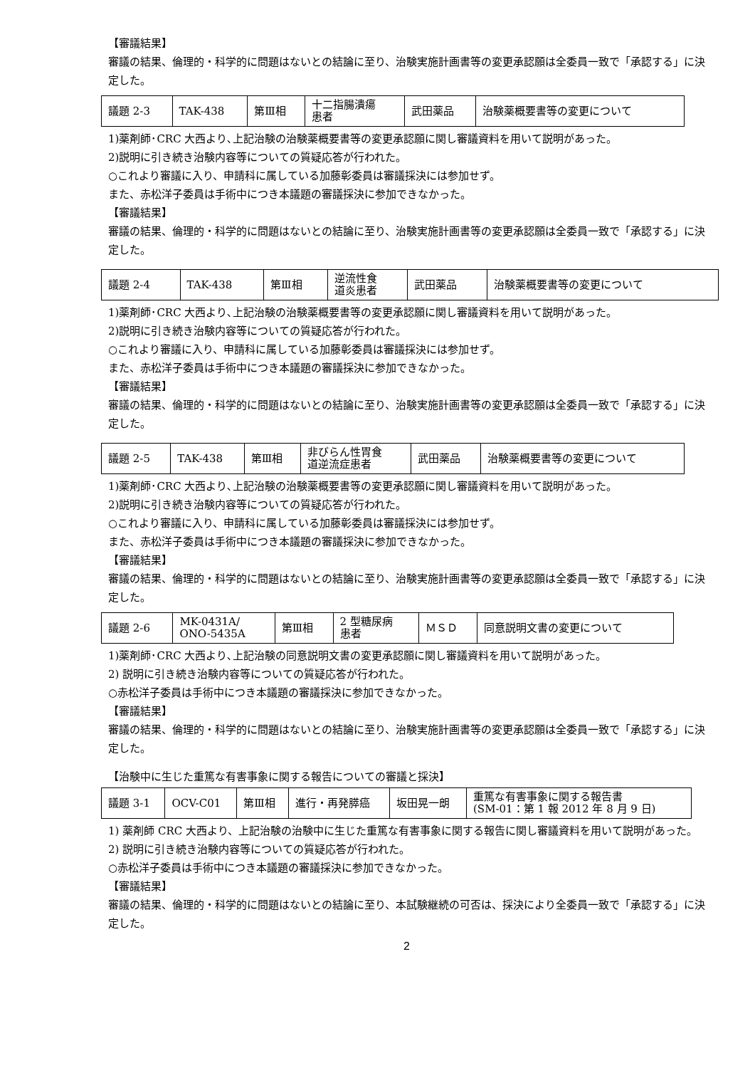【審議結果】
審議の結果、倫理的・科学的に問題はないとの結論に至り、治験実施計画書等の変更承認願は全委員一致で「承認する」に決定した。
| 議題 2-3 | TAK-438 | 第Ⅲ相 | 十二指腸潰瘍 患者 | 武田薬品 | 治験薬概要書等の変更について |
1)薬剤師･CRC 大西より､上記治験の治験薬概要書等の変更承認願に関し審議資料を用いて説明があった。
2)説明に引き続き治験内容等についての質疑応答が行われた。
○これより審議に入り、申請科に属している加藤彰委員は審議採決には参加せず。
また、赤松洋子委員は手術中につき本議題の審議採決に参加できなかった。
【審議結果】
審議の結果、倫理的・科学的に問題はないとの結論に至り、治験実施計画書等の変更承認願は全委員一致で「承認する」に決定した。
| 議題 2-4 | TAK-438 | 第Ⅲ相 | 逆流性食 道炎患者 | 武田薬品 | 治験薬概要書等の変更について |
1)薬剤師･CRC 大西より､上記治験の治験薬概要書等の変更承認願に関し審議資料を用いて説明があった。
2)説明に引き続き治験内容等についての質疑応答が行われた。
○これより審議に入り、申請科に属している加藤彰委員は審議採決には参加せず。
また、赤松洋子委員は手術中につき本議題の審議採決に参加できなかった。
【審議結果】
審議の結果、倫理的・科学的に問題はないとの結論に至り、治験実施計画書等の変更承認願は全委員一致で「承認する」に決定した。
| 議題 2-5 | TAK-438 | 第Ⅲ相 | 非びらん性胃食 道逆流症患者 | 武田薬品 | 治験薬概要書等の変更について |
1)薬剤師･CRC 大西より､上記治験の治験薬概要書等の変更承認願に関し審議資料を用いて説明があった。
2)説明に引き続き治験内容等についての質疑応答が行われた。
○これより審議に入り、申請科に属している加藤彰委員は審議採決には参加せず。
また、赤松洋子委員は手術中につき本議題の審議採決に参加できなかった。
【審議結果】
審議の結果、倫理的・科学的に問題はないとの結論に至り、治験実施計画書等の変更承認願は全委員一致で「承認する」に決定した。
| 議題 2-6 | MK-0431A/ ONO-5435A | 第Ⅲ相 | 2 型糖尿病 患者 | ＭＳＤ | 同意説明文書の変更について |
1)薬剤師･CRC 大西より､上記治験の同意説明文書の変更承認願に関し審議資料を用いて説明があった。
2) 説明に引き続き治験内容等についての質疑応答が行われた。
○赤松洋子委員は手術中につき本議題の審議採決に参加できなかった。
【審議結果】
審議の結果、倫理的・科学的に問題はないとの結論に至り、治験実施計画書等の変更承認願は全委員一致で「承認する」に決定した。
【治験中に生じた重篤な有害事象に関する報告についての審議と採決】
| 議題 3-1 | OCV-C01 | 第Ⅲ相 | 進行・再発膵癌 | 坂田晃一朗 | 重篤な有害事象に関する報告書 (SM-01：第 1 報 2012 年 8 月 9 日) |
1) 薬剤師 CRC 大西より、上記治験の治験中に生じた重篤な有害事象に関する報告に関し審議資料を用いて説明があった。
2) 説明に引き続き治験内容等についての質疑応答が行われた。
○赤松洋子委員は手術中につき本議題の審議採決に参加できなかった。
【審議結果】
審議の結果、倫理的・科学的に問題はないとの結論に至り、本試験継続の可否は、採決により全委員一致で「承認する」に決定した。
2